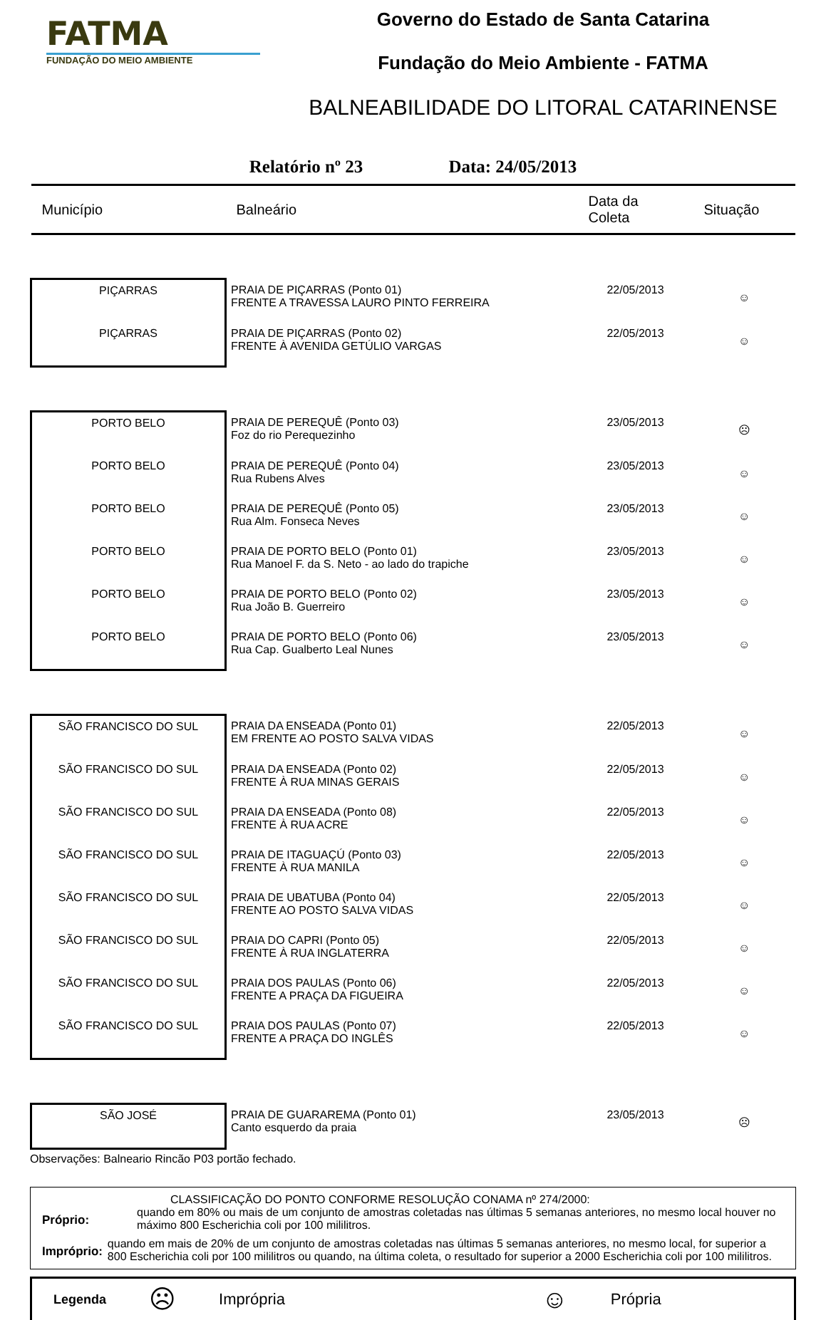FATMA
FUNDAÇÃO DO MEIO AMBIENTE
Governo do Estado de Santa Catarina
Fundação do Meio Ambiente - FATMA
BALNEABILIDADE DO LITORAL CATARINENSE
Relatório nº 23 Data: 24/05/2013
| Município | Balneário | Data da Coleta | Situação |
| --- | --- | --- | --- |
| PIÇARRAS | PRAIA DE PIÇARRAS (Ponto 01) FRENTE A TRAVESSA LAURO PINTO FERREIRA | 22/05/2013 | ☺ |
| PIÇARRAS | PRAIA DE PIÇARRAS (Ponto 02) FRENTE À AVENIDA GETÚLIO VARGAS | 22/05/2013 | ☺ |
| PORTO BELO | PRAIA DE PEREQUÊ (Ponto 03) Foz do rio Perequezinho | 23/05/2013 | ☹ |
| PORTO BELO | PRAIA DE PEREQUÊ (Ponto 04) Rua Rubens Alves | 23/05/2013 | ☺ |
| PORTO BELO | PRAIA DE PEREQUÊ (Ponto 05) Rua Alm. Fonseca Neves | 23/05/2013 | ☺ |
| PORTO BELO | PRAIA DE PORTO BELO (Ponto 01) Rua Manoel F. da S. Neto - ao lado do trapiche | 23/05/2013 | ☺ |
| PORTO BELO | PRAIA DE PORTO BELO (Ponto 02) Rua João B. Guerreiro | 23/05/2013 | ☺ |
| PORTO BELO | PRAIA DE PORTO BELO (Ponto 06) Rua Cap. Gualberto Leal Nunes | 23/05/2013 | ☺ |
| SÃO FRANCISCO DO SUL | PRAIA DA ENSEADA (Ponto 01) EM FRENTE AO POSTO SALVA VIDAS | 22/05/2013 | ☺ |
| SÃO FRANCISCO DO SUL | PRAIA DA ENSEADA (Ponto 02) FRENTE À RUA MINAS GERAIS | 22/05/2013 | ☺ |
| SÃO FRANCISCO DO SUL | PRAIA DA ENSEADA (Ponto 08) FRENTE À RUA ACRE | 22/05/2013 | ☺ |
| SÃO FRANCISCO DO SUL | PRAIA DE ITAGUAÇÚ (Ponto 03) FRENTE À RUA MANILA | 22/05/2013 | ☺ |
| SÃO FRANCISCO DO SUL | PRAIA DE UBATUBA (Ponto 04) FRENTE AO POSTO SALVA VIDAS | 22/05/2013 | ☺ |
| SÃO FRANCISCO DO SUL | PRAIA DO CAPRI (Ponto 05) FRENTE À RUA INGLATERRA | 22/05/2013 | ☺ |
| SÃO FRANCISCO DO SUL | PRAIA DOS PAULAS (Ponto 06) FRENTE A PRAÇA DA FIGUEIRA | 22/05/2013 | ☺ |
| SÃO FRANCISCO DO SUL | PRAIA DOS PAULAS (Ponto 07) FRENTE A PRAÇA DO INGLÊS | 22/05/2013 | ☺ |
| SÃO JOSÉ | PRAIA DE GUARAREMA (Ponto 01) Canto esquerdo da praia | 23/05/2013 | ☹ |
Observações: Balneario Rincão P03 portão fechado.
CLASSIFICAÇÃO DO PONTO CONFORME RESOLUÇÃO CONAMA nº 274/2000:
Próprio:
quando em 80% ou mais de um conjunto de amostras coletadas nas últimas 5 semanas anteriores, no mesmo local houver no máximo 800 Escherichia coli por 100 mililitros.
Impróprio:
quando em mais de 20% de um conjunto de amostras coletadas nas últimas 5 semanas anteriores, no mesmo local, for superior a 800 Escherichia coli por 100 mililitros ou quando, na última coleta, o resultado for superior a 2000 Escherichia coli por 100 mililitros.
Legenda ☹ Imprópria ☺ Própria